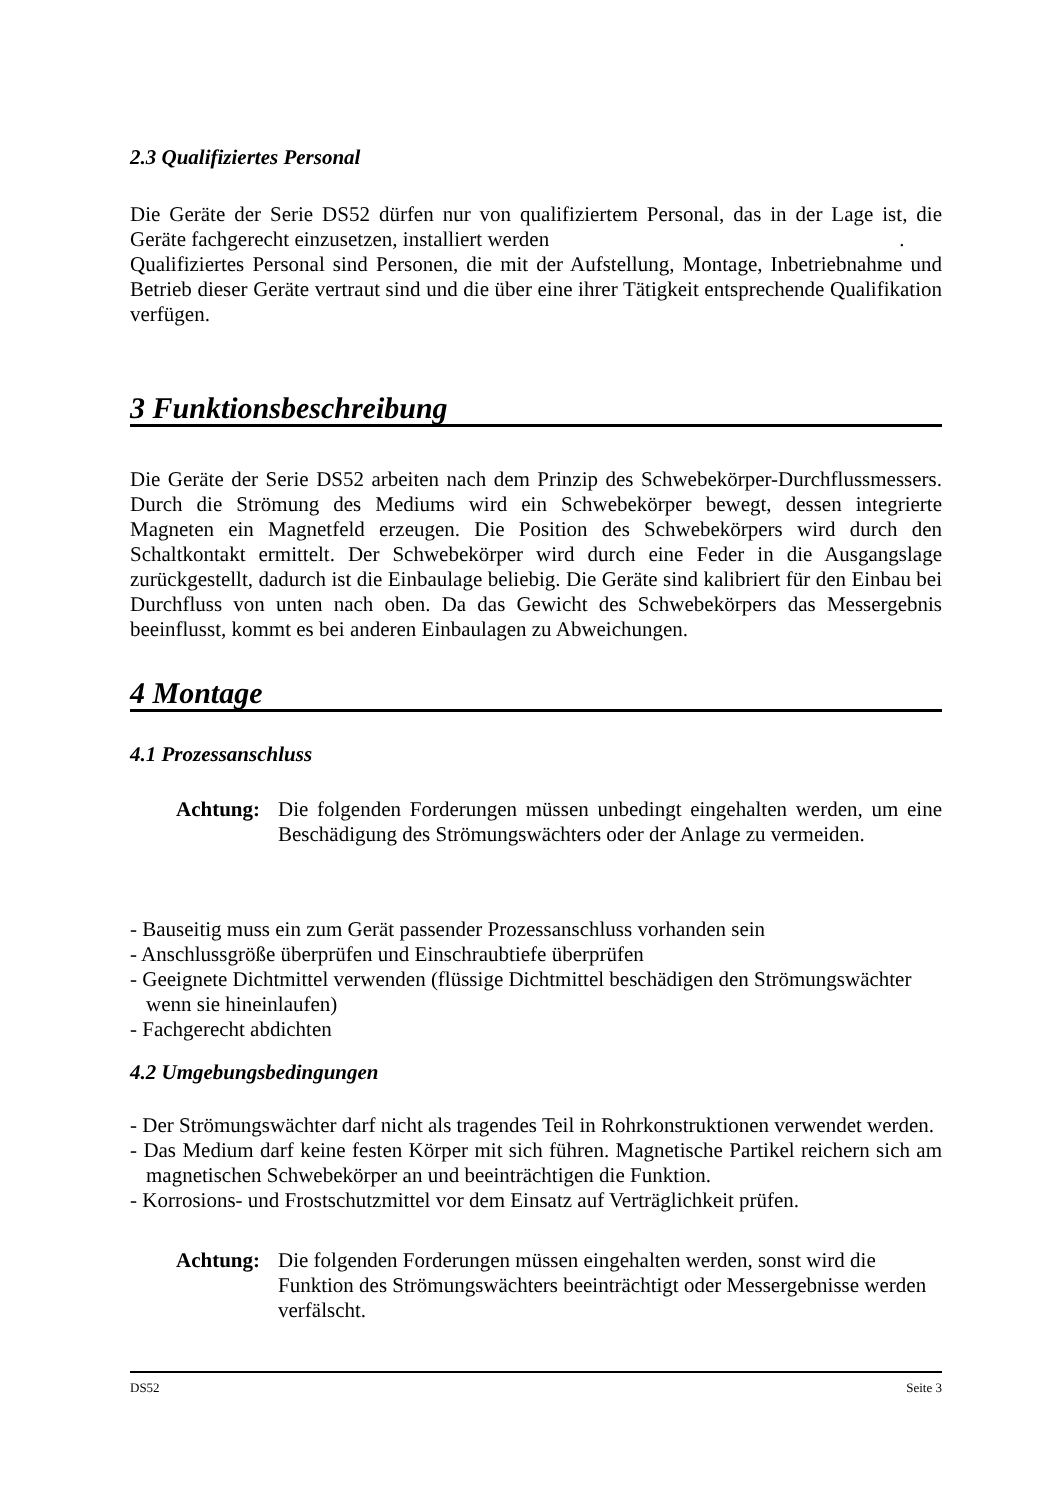2.3 Qualifiziertes Personal
Die Geräte der Serie DS52 dürfen nur von qualifiziertem Personal, das in der Lage ist, die Geräte fachgerecht einzusetzen, installiert werden.
Qualifiziertes Personal sind Personen, die mit der Aufstellung, Montage, Inbetriebnahme und Betrieb dieser Geräte vertraut sind und die über eine ihrer Tätigkeit entsprechende Qualifikation verfügen.
3 Funktionsbeschreibung
Die Geräte der Serie DS52 arbeiten nach dem Prinzip des Schwebekörper-Durchflussmessers. Durch die Strömung des Mediums wird ein Schwebekörper bewegt, dessen integrierte Magneten ein Magnetfeld erzeugen. Die Position des Schwebekörpers wird durch den Schaltkontakt ermittelt. Der Schwebekörper wird durch eine Feder in die Ausgangslage zurückgestellt, dadurch ist die Einbaulage beliebig. Die Geräte sind kalibriert für den Einbau bei Durchfluss von unten nach oben. Da das Gewicht des Schwebekörpers das Messergebnis beeinflusst, kommt es bei anderen Einbaulagen zu Abweichungen.
4 Montage
4.1 Prozessanschluss
Achtung: Die folgenden Forderungen müssen unbedingt eingehalten werden, um eine Beschädigung des Strömungswächters oder der Anlage zu vermeiden.
- Bauseitig muss ein zum Gerät passender Prozessanschluss vorhanden sein
- Anschlussgröße überprüfen und Einschraubtiefe überprüfen
- Geeignete Dichtmittel verwenden (flüssige Dichtmittel beschädigen den Strömungswächter wenn sie hineinlaufen)
- Fachgerecht abdichten
4.2 Umgebungsbedingungen
- Der Strömungswächter darf nicht als tragendes Teil in Rohrkonstruktionen verwendet werden.
- Das Medium darf keine festen Körper mit sich führen. Magnetische Partikel reichern sich am magnetischen Schwebekörper an und beeinträchtigen die Funktion.
- Korrosions- und Frostschutzmittel vor dem Einsatz auf Verträglichkeit prüfen.
Achtung: Die folgenden Forderungen müssen eingehalten werden, sonst wird die Funktion des Strömungswächters beeinträchtigt oder Messergebnisse werden verfälscht.
DS52 Seite 3